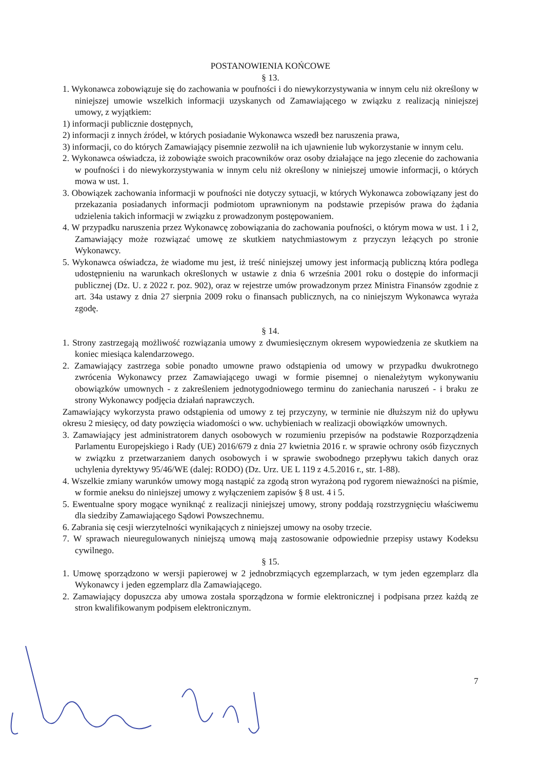POSTANOWIENIA KOŃCOWE
§ 13.
1. Wykonawca zobowiązuje się do zachowania w poufności i do niewykorzystywania w innym celu niż określony w niniejszej umowie wszelkich informacji uzyskanych od Zamawiającego w związku z realizacją niniejszej umowy, z wyjątkiem:
1) informacji publicznie dostępnych,
2) informacji z innych źródeł, w których posiadanie Wykonawca wszedł bez naruszenia prawa,
3) informacji, co do których Zamawiający pisemnie zezwolił na ich ujawnienie lub wykorzystanie w innym celu.
2. Wykonawca oświadcza, iż zobowiąże swoich pracowników oraz osoby działające na jego zlecenie do zachowania w poufności i do niewykorzystywania w innym celu niż określony w niniejszej umowie informacji, o których mowa w ust. 1.
3. Obowiązek zachowania informacji w poufności nie dotyczy sytuacji, w których Wykonawca zobowiązany jest do przekazania posiadanych informacji podmiotom uprawnionym na podstawie przepisów prawa do żądania udzielenia takich informacji w związku z prowadzonym postępowaniem.
4. W przypadku naruszenia przez Wykonawcę zobowiązania do zachowania poufności, o którym mowa w ust. 1 i 2, Zamawiający może rozwiązać umowę ze skutkiem natychmiastowym z przyczyn leżących po stronie Wykonawcy.
5. Wykonawca oświadcza, że wiadome mu jest, iż treść niniejszej umowy jest informacją publiczną która podlega udostępnieniu na warunkach określonych w ustawie z dnia 6 września 2001 roku o dostępie do informacji publicznej (Dz. U. z 2022 r. poz. 902), oraz w rejestrze umów prowadzonym przez Ministra Finansów zgodnie z art. 34a ustawy z dnia 27 sierpnia 2009 roku o finansach publicznych, na co niniejszym Wykonawca wyraża zgodę.
§ 14.
1. Strony zastrzegają możliwość rozwiązania umowy z dwumiesięcznym okresem wypowiedzenia ze skutkiem na koniec miesiąca kalendarzowego.
2. Zamawiający zastrzega sobie ponadto umowne prawo odstąpienia od umowy w przypadku dwukrotnego zwrócenia Wykonawcy przez Zamawiającego uwagi w formie pisemnej o nienależytym wykonywaniu obowiązków umownych - z zakreśleniem jednotygodniowego terminu do zaniechania naruszeń - i braku ze strony Wykonawcy podjęcia działań naprawczych.
Zamawiający wykorzysta prawo odstąpienia od umowy z tej przyczyny, w terminie nie dłuższym niż do upływu okresu 2 miesięcy, od daty powzięcia wiadomości o ww. uchybieniach w realizacji obowiązków umownych.
3. Zamawiający jest administratorem danych osobowych w rozumieniu przepisów na podstawie Rozporządzenia Parlamentu Europejskiego i Rady (UE) 2016/679 z dnia 27 kwietnia 2016 r. w sprawie ochrony osób fizycznych w związku z przetwarzaniem danych osobowych i w sprawie swobodnego przepływu takich danych oraz uchylenia dyrektywy 95/46/WE (dalej: RODO) (Dz. Urz. UE L 119 z 4.5.2016 r., str. 1-88).
4. Wszelkie zmiany warunków umowy mogą nastąpić za zgodą stron wyrażoną pod rygorem nieważności na piśmie, w formie aneksu do niniejszej umowy z wyłączeniem zapisów § 8 ust. 4 i 5.
5. Ewentualne spory mogące wyniknąć z realizacji niniejszej umowy, strony poddają rozstrzygnięciu właściwemu dla siedziby Zamawiającego Sądowi Powszechnemu.
6. Zabrania się cesji wierzytelności wynikających z niniejszej umowy na osoby trzecie.
7. W sprawach nieuregulowanych niniejszą umową mają zastosowanie odpowiednie przepisy ustawy Kodeksu cywilnego.
§ 15.
1. Umowę sporządzono w wersji papierowej w 2 jednobrzmiących egzemplarzach, w tym jeden egzemplarz dla Wykonawcy i jeden egzemplarz dla Zamawiającego.
2. Zamawiający dopuszcza aby umowa została sporządzona w formie elektronicznej i podpisana przez każdą ze stron kwalifikowanym podpisem elektronicznym.
7